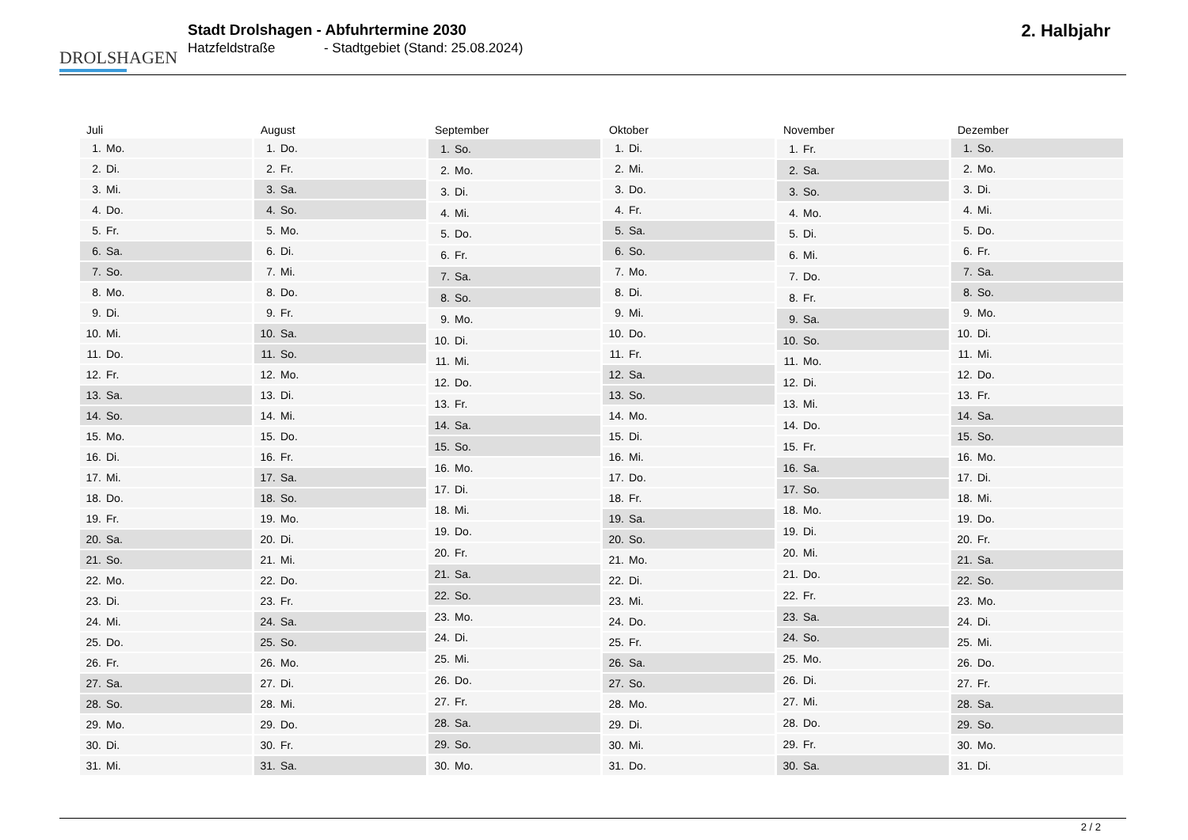DROLSHAGEN
Stadt Drolshagen - Abfuhrtermine 2030
Hatzfeldstraße - Stadtgebiet (Stand: 25.08.2024)
2. Halbjahr
| Juli | |
| --- | --- |
| 1. | Mo. |
| 2. | Di. |
| 3. | Mi. |
| 4. | Do. |
| 5. | Fr. |
| 6. | Sa. |
| 7. | So. |
| 8. | Mo. |
| 9. | Di. |
| 10. | Mi. |
| 11. | Do. |
| 12. | Fr. |
| 13. | Sa. |
| 14. | So. |
| 15. | Mo. |
| 16. | Di. |
| 17. | Mi. |
| 18. | Do. |
| 19. | Fr. |
| 20. | Sa. |
| 21. | So. |
| 22. | Mo. |
| 23. | Di. |
| 24. | Mi. |
| 25. | Do. |
| 26. | Fr. |
| 27. | Sa. |
| 28. | So. |
| 29. | Mo. |
| 30. | Di. |
| 31. | Mi. |
| August | |
| --- | --- |
| 1. | Do. |
| 2. | Fr. |
| 3. | Sa. |
| 4. | So. |
| 5. | Mo. |
| 6. | Di. |
| 7. | Mi. |
| 8. | Do. |
| 9. | Fr. |
| 10. | Sa. |
| 11. | So. |
| 12. | Mo. |
| 13. | Di. |
| 14. | Mi. |
| 15. | Do. |
| 16. | Fr. |
| 17. | Sa. |
| 18. | So. |
| 19. | Mo. |
| 20. | Di. |
| 21. | Mi. |
| 22. | Do. |
| 23. | Fr. |
| 24. | Sa. |
| 25. | So. |
| 26. | Mo. |
| 27. | Di. |
| 28. | Mi. |
| 29. | Do. |
| 30. | Fr. |
| 31. | Sa. |
| September | |
| --- | --- |
| 1. | So. |
| 2. | Mo. |
| 3. | Di. |
| 4. | Mi. |
| 5. | Do. |
| 6. | Fr. |
| 7. | Sa. |
| 8. | So. |
| 9. | Mo. |
| 10. | Di. |
| 11. | Mi. |
| 12. | Do. |
| 13. | Fr. |
| 14. | Sa. |
| 15. | So. |
| 16. | Mo. |
| 17. | Di. |
| 18. | Mi. |
| 19. | Do. |
| 20. | Fr. |
| 21. | Sa. |
| 22. | So. |
| 23. | Mo. |
| 24. | Di. |
| 25. | Mi. |
| 26. | Do. |
| 27. | Fr. |
| 28. | Sa. |
| 29. | So. |
| 30. | Mo. |
| Oktober | |
| --- | --- |
| 1. | Di. |
| 2. | Mi. |
| 3. | Do. |
| 4. | Fr. |
| 5. | Sa. |
| 6. | So. |
| 7. | Mo. |
| 8. | Di. |
| 9. | Mi. |
| 10. | Do. |
| 11. | Fr. |
| 12. | Sa. |
| 13. | So. |
| 14. | Mo. |
| 15. | Di. |
| 16. | Mi. |
| 17. | Do. |
| 18. | Fr. |
| 19. | Sa. |
| 20. | So. |
| 21. | Mo. |
| 22. | Di. |
| 23. | Mi. |
| 24. | Do. |
| 25. | Fr. |
| 26. | Sa. |
| 27. | So. |
| 28. | Mo. |
| 29. | Di. |
| 30. | Mi. |
| 31. | Do. |
| November | |
| --- | --- |
| 1. | Fr. |
| 2. | Sa. |
| 3. | So. |
| 4. | Mo. |
| 5. | Di. |
| 6. | Mi. |
| 7. | Do. |
| 8. | Fr. |
| 9. | Sa. |
| 10. | So. |
| 11. | Mo. |
| 12. | Di. |
| 13. | Mi. |
| 14. | Do. |
| 15. | Fr. |
| 16. | Sa. |
| 17. | So. |
| 18. | Mo. |
| 19. | Di. |
| 20. | Mi. |
| 21. | Do. |
| 22. | Fr. |
| 23. | Sa. |
| 24. | So. |
| 25. | Mo. |
| 26. | Di. |
| 27. | Mi. |
| 28. | Do. |
| 29. | Fr. |
| 30. | Sa. |
| Dezember | |
| --- | --- |
| 1. | So. |
| 2. | Mo. |
| 3. | Di. |
| 4. | Mi. |
| 5. | Do. |
| 6. | Fr. |
| 7. | Sa. |
| 8. | So. |
| 9. | Mo. |
| 10. | Di. |
| 11. | Mi. |
| 12. | Do. |
| 13. | Fr. |
| 14. | Sa. |
| 15. | So. |
| 16. | Mo. |
| 17. | Di. |
| 18. | Mi. |
| 19. | Do. |
| 20. | Fr. |
| 21. | Sa. |
| 22. | So. |
| 23. | Mo. |
| 24. | Di. |
| 25. | Mi. |
| 26. | Do. |
| 27. | Fr. |
| 28. | Sa. |
| 29. | So. |
| 30. | Mo. |
| 31. | Di. |
2 / 2